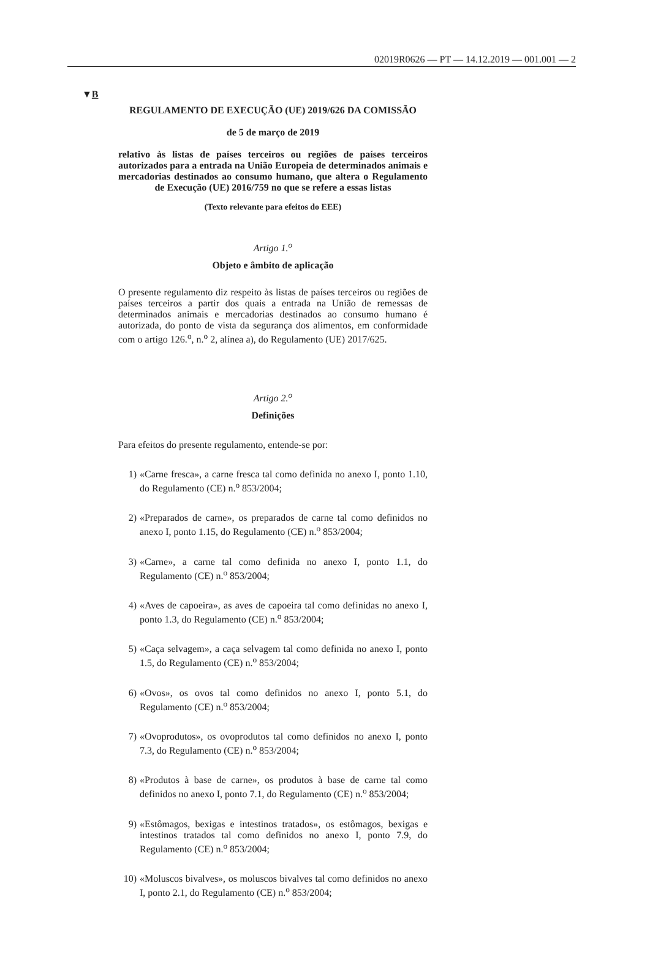02019R0626 — PT — 14.12.2019 — 001.001 — 2
▼B
REGULAMENTO DE EXECUÇÃO (UE) 2019/626 DA COMISSÃO
de 5 de março de 2019
relativo às listas de países terceiros ou regiões de países terceiros autorizados para a entrada na União Europeia de determinados animais e mercadorias destinados ao consumo humano, que altera o Regulamento de Execução (UE) 2016/759 no que se refere a essas listas
(Texto relevante para efeitos do EEE)
Artigo 1.<sup>o</sup>
Objeto e âmbito de aplicação
O presente regulamento diz respeito às listas de países terceiros ou regiões de países terceiros a partir dos quais a entrada na União de remessas de determinados animais e mercadorias destinados ao consumo humano é autorizada, do ponto de vista da segurança dos alimentos, em conformidade com o artigo 126.<sup>o</sup>, n.<sup>o</sup> 2, alínea a), do Regulamento (UE) 2017/625.
Artigo 2.<sup>o</sup>
Definições
Para efeitos do presente regulamento, entende-se por:
1)
«Carne fresca», a carne fresca tal como definida no anexo I, ponto 1.10, do Regulamento (CE) n.<sup>o</sup> 853/2004;
2)
«Preparados de carne», os preparados de carne tal como definidos no anexo I, ponto 1.15, do Regulamento (CE) n.<sup>o</sup> 853/2004;
3)
«Carne», a carne tal como definida no anexo I, ponto 1.1, do Regulamento (CE) n.<sup>o</sup> 853/2004;
4)
«Aves de capoeira», as aves de capoeira tal como definidas no anexo I, ponto 1.3, do Regulamento (CE) n.<sup>o</sup> 853/2004;
5)
«Caça selvagem», a caça selvagem tal como definida no anexo I, ponto 1.5, do Regulamento (CE) n.<sup>o</sup> 853/2004;
6)
«Ovos», os ovos tal como definidos no anexo I, ponto 5.1, do Regulamento (CE) n.<sup>o</sup> 853/2004;
7)
«Ovoprodutos», os ovoprodutos tal como definidos no anexo I, ponto 7.3, do Regulamento (CE) n.<sup>o</sup> 853/2004;
8)
«Produtos à base de carne», os produtos à base de carne tal como definidos no anexo I, ponto 7.1, do Regulamento (CE) n.<sup>o</sup> 853/2004;
9)
«Estômagos, bexigas e intestinos tratados», os estômagos, bexigas e intestinos tratados tal como definidos no anexo I, ponto 7.9, do Regulamento (CE) n.<sup>o</sup> 853/2004;
10)
«Moluscos bivalves», os moluscos bivalves tal como definidos no anexo I, ponto 2.1, do Regulamento (CE) n.<sup>o</sup> 853/2004;